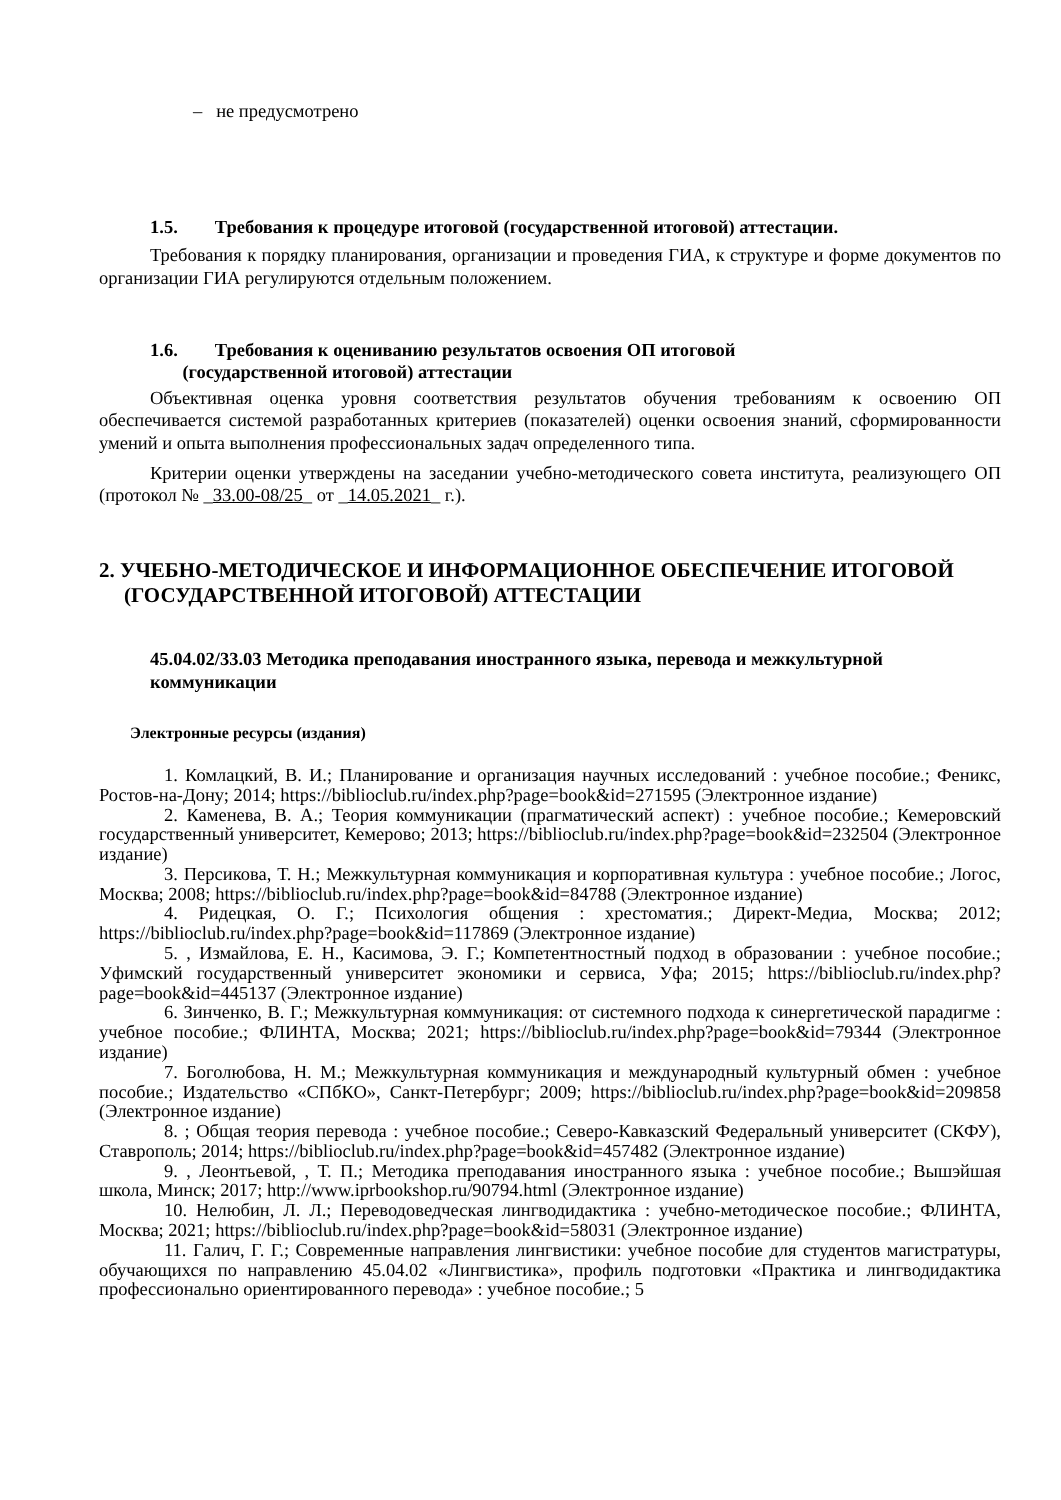– не предусмотрено
1.5. Требования к процедуре итоговой (государственной итоговой) аттестации.
Требования к порядку планирования, организации и проведения ГИА, к структуре и форме документов по организации ГИА регулируются отдельным положением.
1.6. Требования к оцениванию результатов освоения ОП итоговой
(государственной итоговой) аттестации
Объективная оценка уровня соответствия результатов обучения требованиям к освоению ОП обеспечивается системой разработанных критериев (показателей) оценки освоения знаний, сформированности умений и опыта выполнения профессиональных задач определенного типа.
Критерии оценки утверждены на заседании учебно-методического совета института, реализующего ОП (протокол № _33.00-08/25_ от _14.05.2021_ г.).
2. УЧЕБНО-МЕТОДИЧЕСКОЕ И ИНФОРМАЦИОННОЕ ОБЕСПЕЧЕНИЕ ИТОГОВОЙ (ГОСУДАРСТВЕННОЙ ИТОГОВОЙ) АТТЕСТАЦИИ
45.04.02/33.03 Методика преподавания иностранного языка, перевода и межкультурной коммуникации
Электронные ресурсы (издания)
1. Комлацкий, В. И.; Планирование и организация научных исследований : учебное пособие.; Феникс, Ростов-на-Дону; 2014; https://biblioclub.ru/index.php?page=book&id=271595 (Электронное издание)
2. Каменева, В. А.; Теория коммуникации (прагматический аспект) : учебное пособие.; Кемеровский государственный университет, Кемерово; 2013; https://biblioclub.ru/index.php?page=book&id=232504 (Электронное издание)
3. Персикова, Т. Н.; Межкультурная коммуникация и корпоративная культура : учебное пособие.; Логос, Москва; 2008; https://biblioclub.ru/index.php?page=book&id=84788 (Электронное издание)
4. Ридецкая, О. Г.; Психология общения : хрестоматия.; Директ-Медиа, Москва; 2012; https://biblioclub.ru/index.php?page=book&id=117869 (Электронное издание)
5. , Измайлова, Е. Н., Касимова, Э. Г.; Компетентностный подход в образовании : учебное пособие.; Уфимский государственный университет экономики и сервиса, Уфа; 2015; https://biblioclub.ru/index.php?page=book&id=445137 (Электронное издание)
6. Зинченко, В. Г.; Межкультурная коммуникация: от системного подхода к синергетической парадигме : учебное пособие.; ФЛИНТА, Москва; 2021; https://biblioclub.ru/index.php?page=book&id=79344 (Электронное издание)
7. Боголюбова, Н. М.; Межкультурная коммуникация и международный культурный обмен : учебное пособие.; Издательство «СПбКО», Санкт-Петербург; 2009; https://biblioclub.ru/index.php?page=book&id=209858 (Электронное издание)
8. ; Общая теория перевода : учебное пособие.; Северо-Кавказский Федеральный университет (СКФУ), Ставрополь; 2014; https://biblioclub.ru/index.php?page=book&id=457482 (Электронное издание)
9. , Леонтьевой, , Т. П.; Методика преподавания иностранного языка : учебное пособие.; Вышэйшая школа, Минск; 2017; http://www.iprbookshop.ru/90794.html (Электронное издание)
10. Нелюбин, Л. Л.; Переводоведческая лингводидактика : учебно-методическое пособие.; ФЛИНТА, Москва; 2021; https://biblioclub.ru/index.php?page=book&id=58031 (Электронное издание)
11. Галич, Г. Г.; Современные направления лингвистики: учебное пособие для студентов магистратуры, обучающихся по направлению 45.04.02 «Лингвистика», профиль подготовки «Практика и лингводидактика профессионально ориентированного перевода» : учебное пособие.; 5